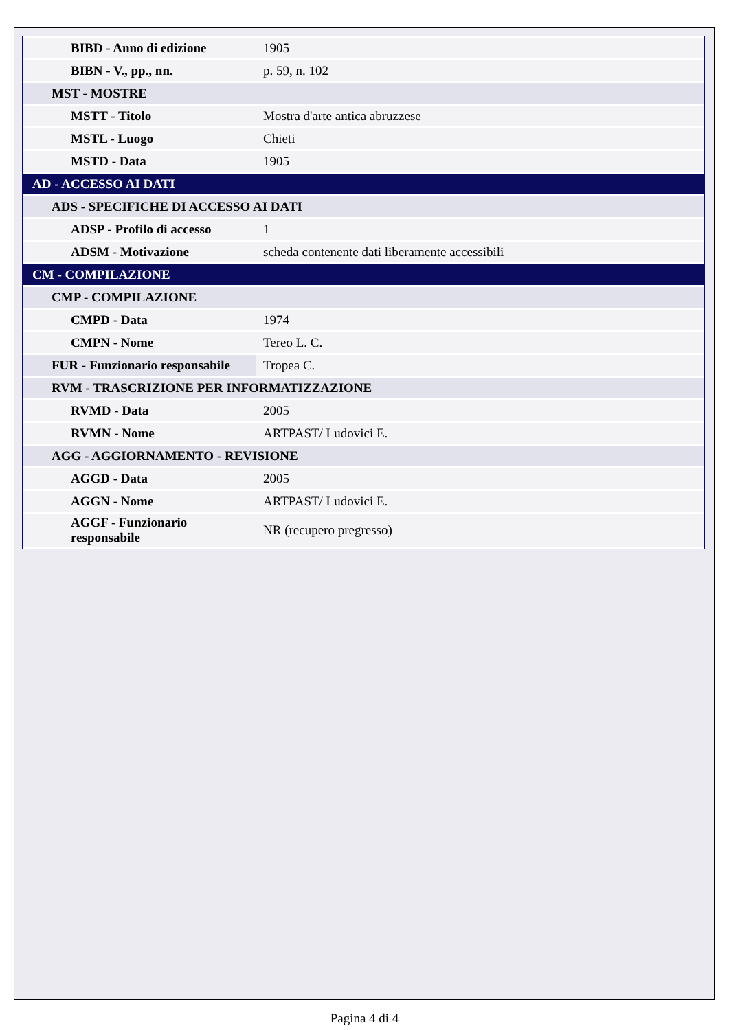| BIBD - Anno di edizione | 1905 |
| BIBN - V., pp., nn. | p. 59, n. 102 |
| MST - MOSTRE | |
| MSTT - Titolo | Mostra d'arte antica abruzzese |
| MSTL - Luogo | Chieti |
| MSTD - Data | 1905 |
| AD - ACCESSO AI DATI | |
| ADS - SPECIFICHE DI ACCESSO AI DATI | |
| ADSP - Profilo di accesso | 1 |
| ADSM - Motivazione | scheda contenente dati liberamente accessibili |
| CM - COMPILAZIONE | |
| CMP - COMPILAZIONE | |
| CMPD - Data | 1974 |
| CMPN - Nome | Tereo L. C. |
| FUR - Funzionario responsabile | Tropea C. |
| RVM - TRASCRIZIONE PER INFORMATIZZAZIONE | |
| RVMD - Data | 2005 |
| RVMN - Nome | ARTPAST/ Ludovici E. |
| AGG - AGGIORNAMENTO - REVISIONE | |
| AGGD - Data | 2005 |
| AGGN - Nome | ARTPAST/ Ludovici E. |
| AGGF - Funzionario responsabile | NR (recupero pregresso) |
Pagina 4 di 4